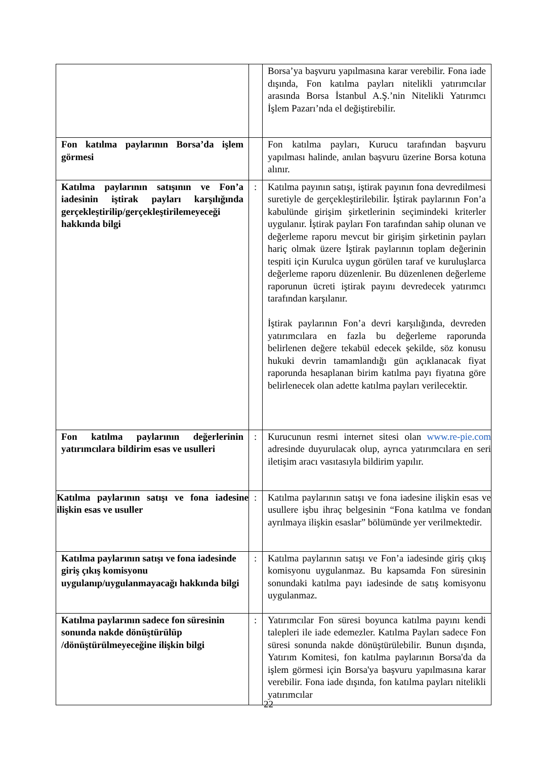| | | Borsa’ya başvuru yapılmasına karar verebilir. Fona iade dışında, Fon katılma payları nitelikli yatırımcılar arasında Borsa İstanbul A.Ş.’nin Nitelikli Yatırımcı İşlem Pazarı’nda el değiştirebilir. |
| Fon katılma paylarının Borsa’da işlem görmesi | | Fon katılma payları, Kurucu tarafından başvuru yapılması halinde, anılan başvuru üzerine Borsa kotuna alınır. |
| Katılma paylarının satışının ve Fon’a iadesinin iştirak payları karşılığında gerçekleştirilip/gerçekleştirilemeyeceği hakkında bilgi | : | Katılma payının satışı, iştirak payının fona devredilmesi suretiyle de gerçekleştirilebilir. İştirak paylarının Fon’a kabulünde girişim şirketlerinin seçimindeki kriterler uygulanır. İştirak payları Fon tarafından sahip olunan ve değerleme raporu mevcut bir girişim şirketinin payları hariç olmak üzere İştirak paylarının toplam değerinin tespiti için Kurulca uygun görülen taraf ve kuruluşlarca değerleme raporu düzenlenir. Bu düzenlenen değerleme raporunun ücreti iştirak payını devredecek yatırımcı tarafından karşılanır. İştirak paylarının Fon’a devri karşılığında, devreden yatırımcılara en fazla bu değerleme raporunda belirlenen değere tekabül edecek şekilde, söz konusu hukuki devrin tamamlandığı gün açıklanacak fiyat raporunda hesaplanan birim katılma payı fiyatına göre belirlenecek olan adette katılma payları verilecektir. |
| Fon katılma paylarının değerlerinin yatırımcılara bildirim esas ve usulleri | : | Kurucunun resmi internet sitesi olan www.re-pie.com adresinde duyurulacak olup, ayrıca yatırımcılara en seri iletişim aracı vasıtasıyla bildirim yapılır. |
| Katılma paylarının satışı ve fona iadesine ilişkin esas ve usuller | : | Katılma paylarının satışı ve fona iadesine ilişkin esas ve usullere işbu ihraç belgesinin “Fona katılma ve fondan ayrılmaya ilişkin esaslar” bölümünde yer verilmektedir. |
| Katılma paylarının satışı ve fona iadesinde giriş çıkış komisyonu uygulanıp/uygulanmayacağı hakkında bilgi | : | Katılma paylarının satışı ve Fon’a iadesinde giriş çıkış komisyonu uygulanmaz. Bu kapsamda Fon süresinin sonundaki katılma payı iadesinde de satış komisyonu uygulanmaz. |
| Katılma paylarının sadece fon süresinin sonunda nakde dönüştürülüp /dönüştürülmeyeceğine ilişkin bilgi | : | Yatırımcılar Fon süresi boyunca katılma payını kendi talepleri ile iade edemezler. Katılma Payları sadece Fon süresi sonunda nakde dönüştürülebilir. Bunun dışında, Yatırım Komitesi, fon katılma paylarının Borsa'da da işlem görmesi için Borsa'ya başvuru yapılmasına karar verebilir. Fona iade dışında, fon katılma payları nitelikli yatırımcılar |
22